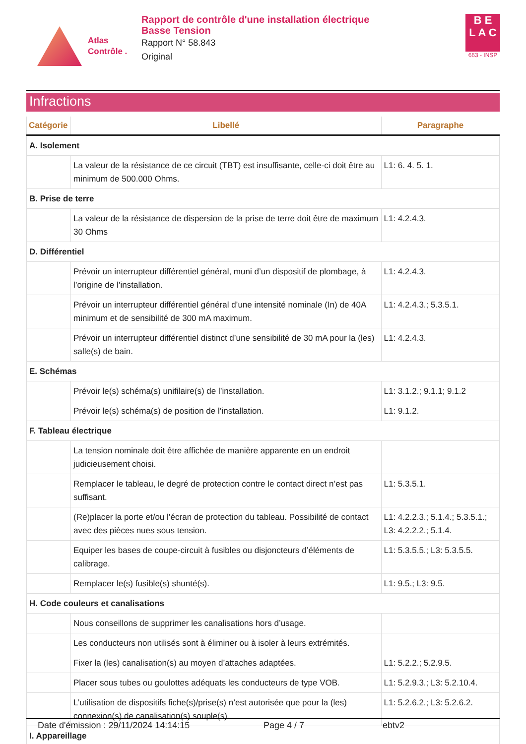Atlas
Contrôle .
Rapport de contrôle d'une installation électrique
Basse Tension
Rapport N° 58.843
Original
B E
L A C
663 - INSP
Infractions
| Catégorie | Libellé | Paragraphe |
| --- | --- | --- |
| A. Isolement | | |
| | La valeur de la résistance de ce circuit (TBT) est insuffisante, celle-ci doit être au minimum de 500.000 Ohms. | L1: 6. 4. 5. 1. |
| B. Prise de terre | | |
| | La valeur de la résistance de dispersion de la prise de terre doit être de maximum 30 Ohms | L1: 4.2.4.3. |
| D. Différentiel | | |
| | Prévoir un interrupteur différentiel général, muni d’un dispositif de plombage, à l’origine de l’installation. | L1: 4.2.4.3. |
| | Prévoir un interrupteur différentiel général d’une intensité nominale (In) de 40A minimum et de sensibilité de 300 mA maximum. | L1: 4.2.4.3.; 5.3.5.1. |
| | Prévoir un interrupteur différentiel distinct d’une sensibilité de 30 mA pour la (les) salle(s) de bain. | L1: 4.2.4.3. |
| E. Schémas | | |
| | Prévoir le(s) schéma(s) unifilaire(s) de l’installation. | L1: 3.1.2.; 9.1.1; 9.1.2 |
| | Prévoir le(s) schéma(s) de position de l’installation. | L1: 9.1.2. |
| F. Tableau électrique | | |
| | La tension nominale doit être affichée de manière apparente en un endroit judicieusement choisi. | |
| | Remplacer le tableau, le degré de protection contre le contact direct n’est pas suffisant. | L1: 5.3.5.1. |
| | (Re)placer la porte et/ou l’écran de protection du tableau. Possibilité de contact avec des pièces nues sous tension. | L1: 4.2.2.3.; 5.1.4.; 5.3.5.1.; L3: 4.2.2.2.; 5.1.4. |
| | Equiper les bases de coupe-circuit à fusibles ou disjoncteurs d’éléments de calibrage. | L1: 5.3.5.5.; L3: 5.3.5.5. |
| | Remplacer le(s) fusible(s) shunté(s). | L1: 9.5.; L3: 9.5. |
| H. Code couleurs et canalisations | | |
| | Nous conseillons de supprimer les canalisations hors d’usage. | |
| | Les conducteurs non utilisés sont à éliminer ou à isoler à leurs extrémités. | |
| | Fixer la (les) canalisation(s) au moyen d’attaches adaptées. | L1: 5.2.2.; 5.2.9.5. |
| | Placer sous tubes ou goulottes adéquats les conducteurs de type VOB. | L1: 5.2.9.3.; L3: 5.2.10.4. |
| | L’utilisation de dispositifs fiche(s)/prise(s) n’est autorisée que pour la (les) connexion(s) de canalisation(s) souple(s). | L1: 5.2.6.2.; L3: 5.2.6.2. |
| I. Appareillage | | |
Date d'émission : 29/11/2024 14:14:15 Page 4 / 7 ebtv2